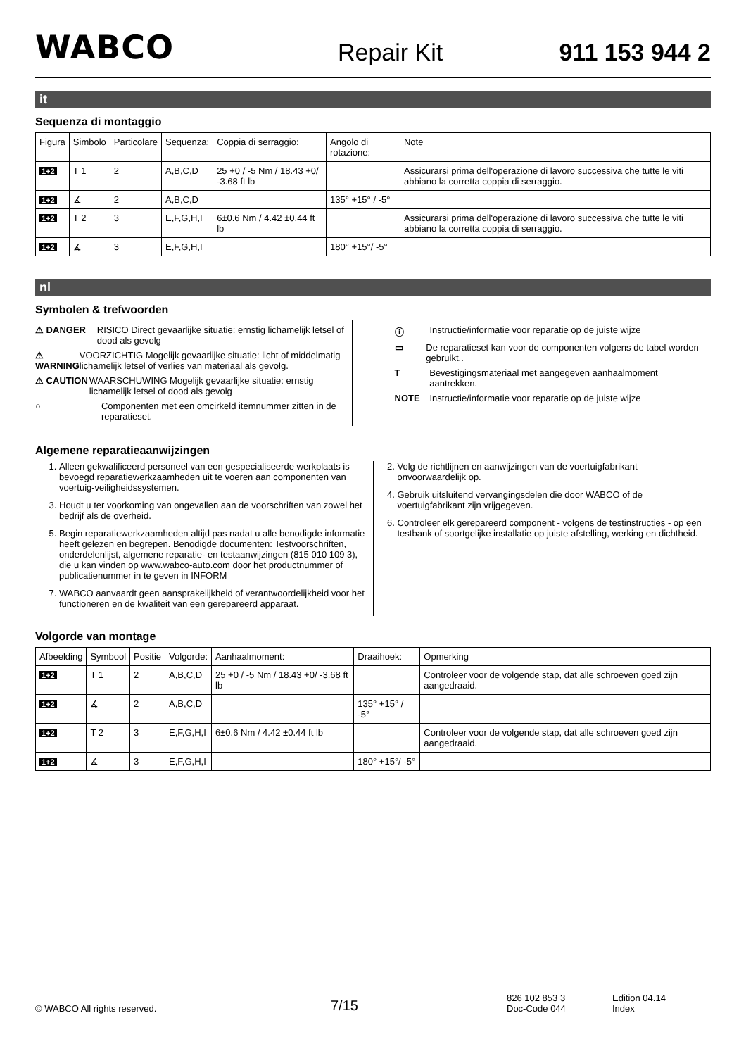WABCO
Repair Kit
911 153 944 2
it
Sequenza di montaggio
| Figura | Simbolo | Particolare | Sequenza: | Coppia di serraggio: | Angolo di rotazione: | Note |
| --- | --- | --- | --- | --- | --- | --- |
| 1+2 | T 1 | 2 | A,B,C,D | 25 +0 / -5 Nm / 18.43 +0/ -3.68 ft lb | | Assicurarsi prima dell'operazione di lavoro successiva che tutte le viti abbiano la corretta coppia di serraggio. |
| 1+2 | ∡ | 2 | A,B,C,D | | 135° +15° / -5° | |
| 1+2 | T 2 | 3 | E,F,G,H,I | 6±0.6 Nm / 4.42 ±0.44 ft lb | | Assicurarsi prima dell'operazione di lavoro successiva che tutte le viti abbiano la corretta coppia di serraggio. |
| 1+2 | ∡ | 3 | E,F,G,H,I | | 180° +15°/ -5° | |
nl
Symbolen & trefwoorden
⚠ DANGER RISICO Direct gevaarlijke situatie: ernstig lichamelijk letsel of dood als gevolg
⚠ WARNING VOORZICHTIG Mogelijk gevaarlijke situatie: licht of middelmatig lichamelijk letsel of verlies van materiaal als gevolg.
⚠ CAUTION WAARSCHUWING Mogelijk gevaarlijke situatie: ernstig lichamelijk letsel of dood als gevolg
○ Componenten met een omcirkeld itemnummer zitten in de reparatieset.
ⓘ Instructie/informatie voor reparatie op de juiste wijze
▭ De reparatieset kan voor de componenten volgens de tabel worden gebruikt..
T Bevestigingsmateriaal met aangegeven aanhaalmoment aantrekken.
NOTE Instructie/informatie voor reparatie op de juiste wijze
Algemene reparatieaanwijzingen
1. Alleen gekwalificeerd personeel van een gespecialiseerde werkplaats is bevoegd reparatiewerkzaamheden uit te voeren aan componenten van voertuig-veiligheidssystemen.
3. Houdt u ter voorkoming van ongevallen aan de voorschriften van zowel het bedrijf als de overheid.
5. Begin reparatiewerkzaamheden altijd pas nadat u alle benodigde informatie heeft gelezen en begrepen. Benodigde documenten: Testvoorschriften, onderdelenlijst, algemene reparatie- en testaanwijzingen (815 010 109 3), die u kan vinden op www.wabco-auto.com door het productnummer of publicatienummer in te geven in INFORM
7. WABCO aanvaardt geen aansprakelijkheid of verantwoordelijkheid voor het functioneren en de kwaliteit van een gerepareerd apparaat.
2. Volg de richtlijnen en aanwijzingen van de voertuigfabrikant onvoorwaardelijk op.
4. Gebruik uitsluitend vervangingsdelen die door WABCO of de voertuigfabrikant zijn vrijgegeven.
6. Controleer elk gerepareerd component - volgens de testinstructies - op een testbank of soortgelijke installatie op juiste afstelling, werking en dichtheid.
Volgorde van montage
| Afbeelding | Symbool | Positie | Volgorde: | Aanhaalmoment: | Draaihoek: | Opmerking |
| --- | --- | --- | --- | --- | --- | --- |
| 1+2 | T 1 | 2 | A,B,C,D | 25 +0 / -5 Nm / 18.43 +0/ -3.68 ft lb | | Controleer voor de volgende stap, dat alle schroeven goed zijn aangedraaid. |
| 1+2 | ∡ | 2 | A,B,C,D | | 135° +15° / -5° | |
| 1+2 | T 2 | 3 | E,F,G,H,I | 6±0.6 Nm / 4.42 ±0.44 ft lb | | Controleer voor de volgende stap, dat alle schroeven goed zijn aangedraaid. |
| 1+2 | ∡ | 3 | E,F,G,H,I | | 180° +15°/ -5° | |
© WABCO All rights reserved.
7/15
826 102 853 3
Doc-Code 044
Edition 04.14
Index